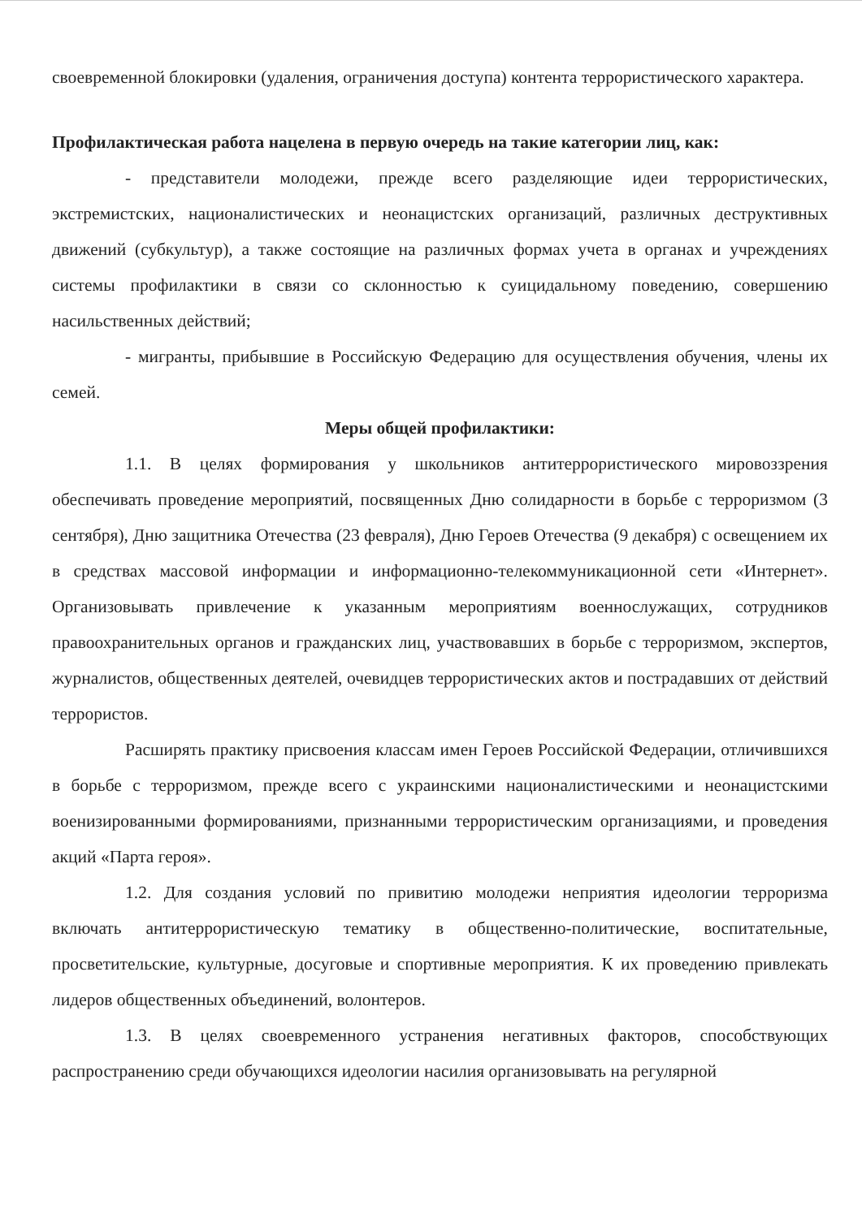своевременной блокировки (удаления, ограничения доступа) контента террористического характера.
Профилактическая работа нацелена в первую очередь на такие категории лиц, как:
- представители молодежи, прежде всего разделяющие идеи террористических, экстремистских, националистических и неонацистских организаций, различных деструктивных движений (субкультур), а также состоящие на различных формах учета в органах и учреждениях системы профилактики в связи со склонностью к суицидальному поведению, совершению насильственных действий;
- мигранты, прибывшие в Российскую Федерацию для осуществления обучения, члены их семей.
Меры общей профилактики:
1.1. В целях формирования у школьников антитеррористического мировоззрения обеспечивать проведение мероприятий, посвященных Дню солидарности в борьбе с терроризмом (3 сентября), Дню защитника Отечества (23 февраля), Дню Героев Отечества (9 декабря) с освещением их в средствах массовой информации и информационно-телекоммуникационной сети «Интернет». Организовывать привлечение к указанным мероприятиям военнослужащих, сотрудников правоохранительных органов и гражданских лиц, участвовавших в борьбе с терроризмом, экспертов, журналистов, общественных деятелей, очевидцев террористических актов и пострадавших от действий террористов.
Расширять практику присвоения классам имен Героев Российской Федерации, отличившихся в борьбе с терроризмом, прежде всего с украинскими националистическими и неонацистскими военизированными формированиями, признанными террористическим организациями, и проведения акций «Парта героя».
1.2. Для создания условий по привитию молодежи неприятия идеологии терроризма включать антитеррористическую тематику в общественно-политические, воспитательные, просветительские, культурные, досуговые и спортивные мероприятия. К их проведению привлекать лидеров общественных объединений, волонтеров.
1.3. В целях своевременного устранения негативных факторов, способствующих распространению среди обучающихся идеологии насилия организовывать на регулярной